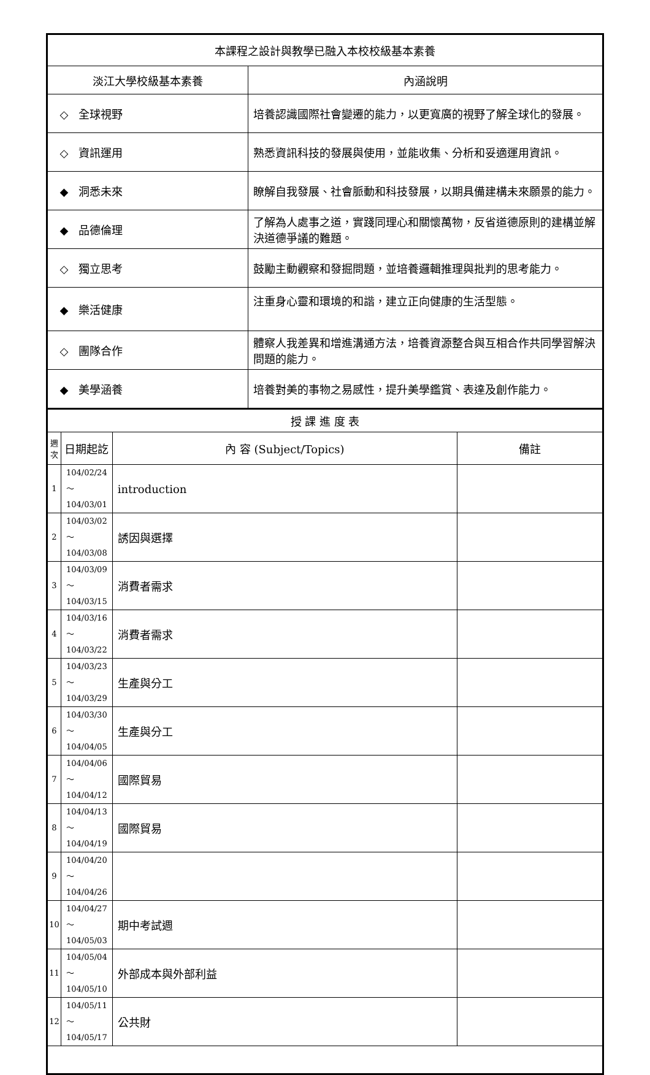| 本課程之設計與教學已融入本校校級基本素養 | |
| 淡江大學校級基本素養 | 內涵說明 |
| ◇ 全球視野 | 培養認識國際社會變遷的能力，以更寬廣的視野了解全球化的發展。 |
| ◇ 資訊運用 | 熟悉資訊科技的發展與使用，並能收集、分析和妥適運用資訊。 |
| ◆ 洞悉未來 | 瞭解自我發展、社會脈動和科技發展，以期具備建構未來願景的能力。 |
| ◆ 品德倫理 | 了解為人處事之道，實踐同理心和關懷萬物，反省道德原則的建構並解決道德爭議的難題。 |
| ◇ 獨立思考 | 鼓勵主動觀察和發掘問題，並培養邏輯推理與批判的思考能力。 |
| ◆ 樂活健康 | 注重身心靈和環境的和諧，建立正向健康的生活型態。 |
| ◇ 團隊合作 | 體察人我差異和增進溝通方法，培養資源整合與互相合作共同學習解決問題的能力。 |
| ◆ 美學涵養 | 培養對美的事物之易感性，提升美學鑑賞、表達及創作能力。 |
| 授 課 進 度 表 | | | |
| 週 次 | 日期起訖 | 內 容 (Subject/Topics) | 備註 |
| 1 | 104/02/24～ 104/03/01 | introduction | |
| 2 | 104/03/02～ 104/03/08 | 誘因與選擇 | |
| 3 | 104/03/09～ 104/03/15 | 消費者需求 | |
| 4 | 104/03/16～ 104/03/22 | 消費者需求 | |
| 5 | 104/03/23～ 104/03/29 | 生產與分工 | |
| 6 | 104/03/30～ 104/04/05 | 生產與分工 | |
| 7 | 104/04/06～ 104/04/12 | 國際貿易 | |
| 8 | 104/04/13～ 104/04/19 | 國際貿易 | |
| 9 | 104/04/20～ 104/04/26 | | |
| 10 | 104/04/27～ 104/05/03 | 期中考試週 | |
| 11 | 104/05/04～ 104/05/10 | 外部成本與外部利益 | |
| 12 | 104/05/11～ 104/05/17 | 公共財 | |